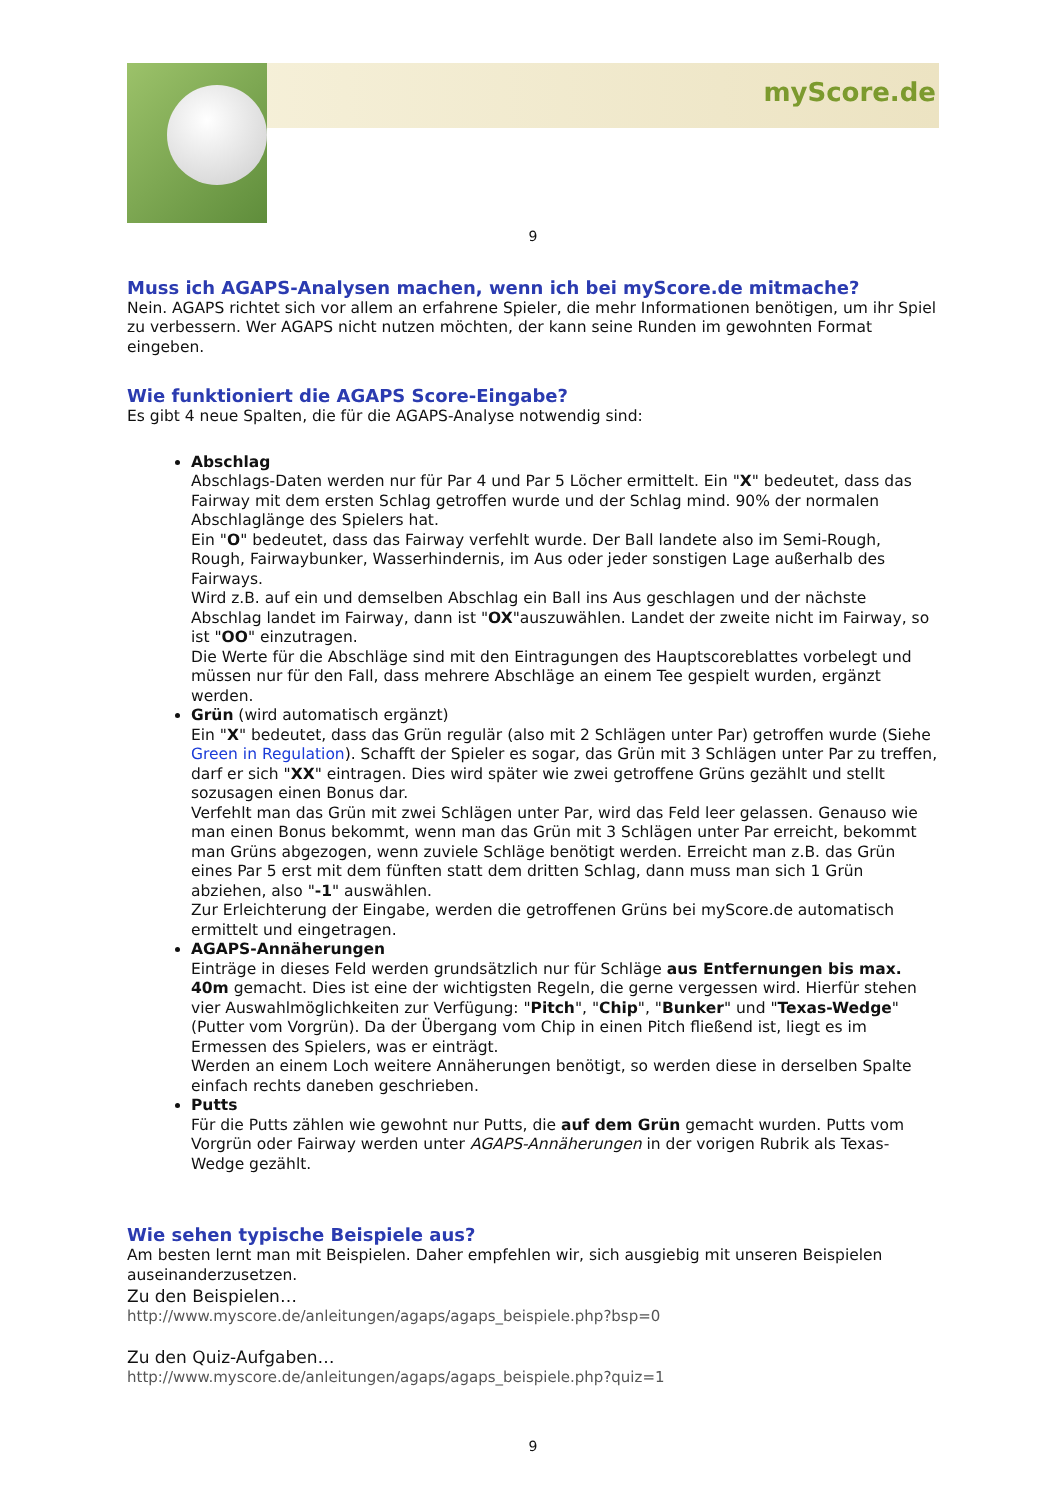myScore.de
9
Muss ich AGAPS-Analysen machen, wenn ich bei myScore.de mitmache?
Nein. AGAPS richtet sich vor allem an erfahrene Spieler, die mehr Informationen benötigen, um ihr Spiel zu verbessern. Wer AGAPS nicht nutzen möchten, der kann seine Runden im gewohnten Format eingeben.
Wie funktioniert die AGAPS Score-Eingabe?
Es gibt 4 neue Spalten, die für die AGAPS-Analyse notwendig sind:
Abschlag
Abschlags-Daten werden nur für Par 4 und Par 5 Löcher ermittelt. Ein "X" bedeutet, dass das Fairway mit dem ersten Schlag getroffen wurde und der Schlag mind. 90% der normalen Abschlaglänge des Spielers hat.
Ein "O" bedeutet, dass das Fairway verfehlt wurde. Der Ball landete also im Semi-Rough, Rough, Fairwaybunker, Wasserhindernis, im Aus oder jeder sonstigen Lage außerhalb des Fairways.
Wird z.B. auf ein und demselben Abschlag ein Ball ins Aus geschlagen und der nächste Abschlag landet im Fairway, dann ist "OX"auszuwählen. Landet der zweite nicht im Fairway, so ist "OO" einzutragen.
Die Werte für die Abschläge sind mit den Eintragungen des Hauptscoreblattes vorbelegt und müssen nur für den Fall, dass mehrere Abschläge an einem Tee gespielt wurden, ergänzt werden.
Grün (wird automatisch ergänzt)
Ein "X" bedeutet, dass das Grün regulär (also mit 2 Schlägen unter Par) getroffen wurde (Siehe Green in Regulation). Schafft der Spieler es sogar, das Grün mit 3 Schlägen unter Par zu treffen, darf er sich "XX" eintragen. Dies wird später wie zwei getroffene Grüns gezählt und stellt sozusagen einen Bonus dar.
Verfehlt man das Grün mit zwei Schlägen unter Par, wird das Feld leer gelassen. Genauso wie man einen Bonus bekommt, wenn man das Grün mit 3 Schlägen unter Par erreicht, bekommt man Grüns abgezogen, wenn zuviele Schläge benötigt werden. Erreicht man z.B. das Grün eines Par 5 erst mit dem fünften statt dem dritten Schlag, dann muss man sich 1 Grün abziehen, also "-1" auswählen.
Zur Erleichterung der Eingabe, werden die getroffenen Grüns bei myScore.de automatisch ermittelt und eingetragen.
AGAPS-Annäherungen
Einträge in dieses Feld werden grundsätzlich nur für Schläge aus Entfernungen bis max. 40m gemacht. Dies ist eine der wichtigsten Regeln, die gerne vergessen wird. Hierfür stehen vier Auswahlmöglichkeiten zur Verfügung: "Pitch", "Chip", "Bunker" und "Texas-Wedge" (Putter vom Vorgrün). Da der Übergang vom Chip in einen Pitch fließend ist, liegt es im Ermessen des Spielers, was er einträgt.
Werden an einem Loch weitere Annäherungen benötigt, so werden diese in derselben Spalte einfach rechts daneben geschrieben.
Putts
Für die Putts zählen wie gewohnt nur Putts, die auf dem Grün gemacht wurden. Putts vom Vorgrün oder Fairway werden unter AGAPS-Annäherungen in der vorigen Rubrik als Texas-Wedge gezählt.
Wie sehen typische Beispiele aus?
Am besten lernt man mit Beispielen. Daher empfehlen wir, sich ausgiebig mit unseren Beispielen auseinanderzusetzen.
Zu den Beispielen…
http://www.myscore.de/anleitungen/agaps/agaps_beispiele.php?bsp=0
Zu den Quiz-Aufgaben…
http://www.myscore.de/anleitungen/agaps/agaps_beispiele.php?quiz=1
9